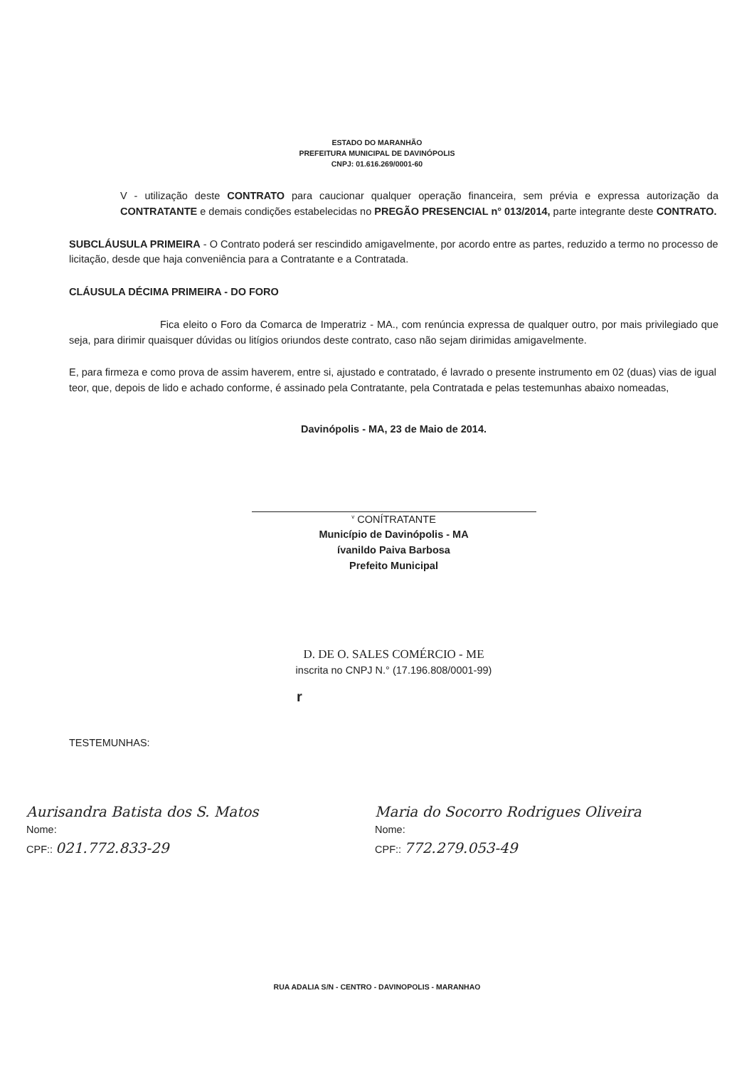ESTADO DO MARANHÃO
PREFEITURA MUNICIPAL DE DAVINÓPOLIS
CNPJ: 01.616.269/0001-60
V - utilização deste CONTRATO para caucionar qualquer operação financeira, sem prévia e expressa autorização da CONTRATANTE e demais condições estabelecidas no PREGÃO PRESENCIAL n° 013/2014, parte integrante deste CONTRATO.
SUBCLÁUSULA PRIMEIRA - O Contrato poderá ser rescindido amigavelmente, por acordo entre as partes, reduzido a termo no processo de licitação, desde que haja conveniência para a Contratante e a Contratada.
CLÁUSULA DÉCIMA PRIMEIRA - DO FORO
Fica eleito o Foro da Comarca de Imperatriz - MA., com renúncia expressa de qualquer outro, por mais privilegiado que seja, para dirimir quaisquer dúvidas ou litígios oriundos deste contrato, caso não sejam dirimidas amigavelmente.
E, para firmeza e como prova de assim haverem, entre si, ajustado e contratado, é lavrado o presente instrumento em 02 (duas) vias de igual teor, que, depois de lido e achado conforme, é assinado pela Contratante, pela Contratada e pelas testemunhas abaixo nomeadas,
Davinópolis - MA, 23 de Maio de 2014.
<sup>v</sup> CONÍTRATANTE
Município de Davinópolis - MA
ívanildo Paiva Barbosa
Prefeito Municipal
D. DE O. SALES COMÉRCIO - ME
inscrita no CNPJ N.° (17.196.808/0001-99)
r
TESTEMUNHAS:
Aurisandra Batista dos S. Matos
Nome:
CPF:: 021.772.833-29
Maria do Socorro Rodrigues Oliveira
Nome:
CPF:: 772.279.053-49
RUA ADALIA S/N - CENTRO - DAVINOPOLIS - MARANHAO